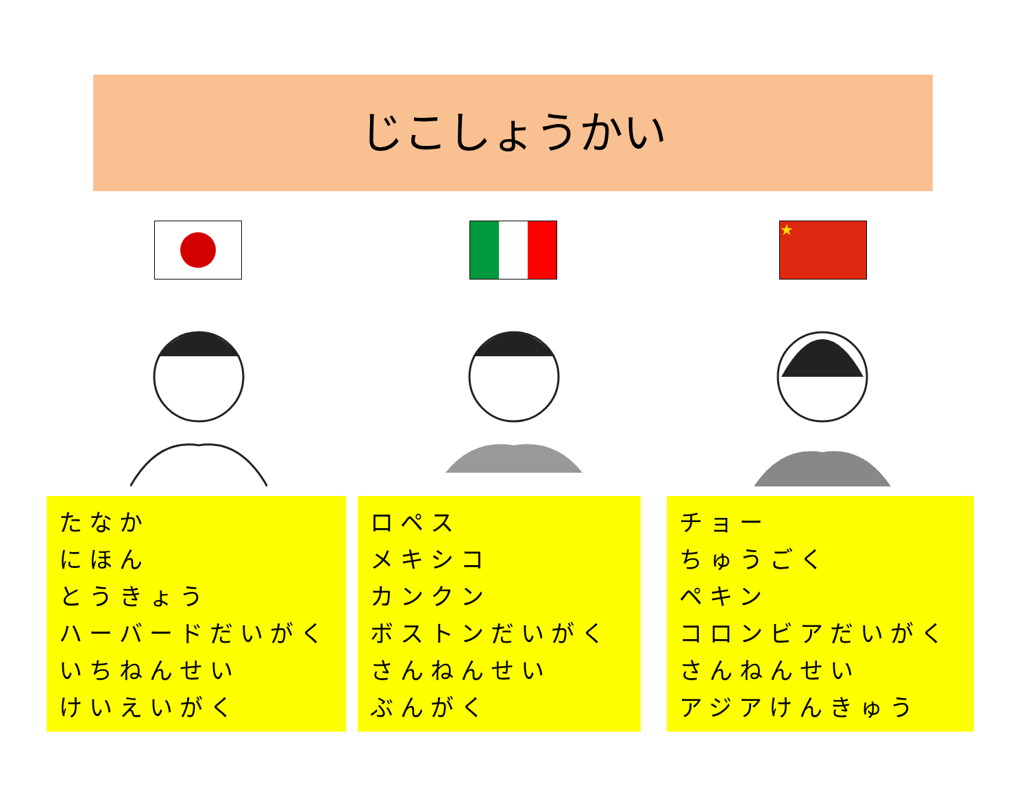じこしょうかい
★
たなか
にほん
とうきょう
ハーバードだいがく
いちねんせい
けいえいがく
ロペス
メキシコ
カンクン
ボストンだいがく
さんねんせい
ぶんがく
チョー
ちゅうごく
ペキン
コロンビアだいがく
さんねんせい
アジアけんきゅう